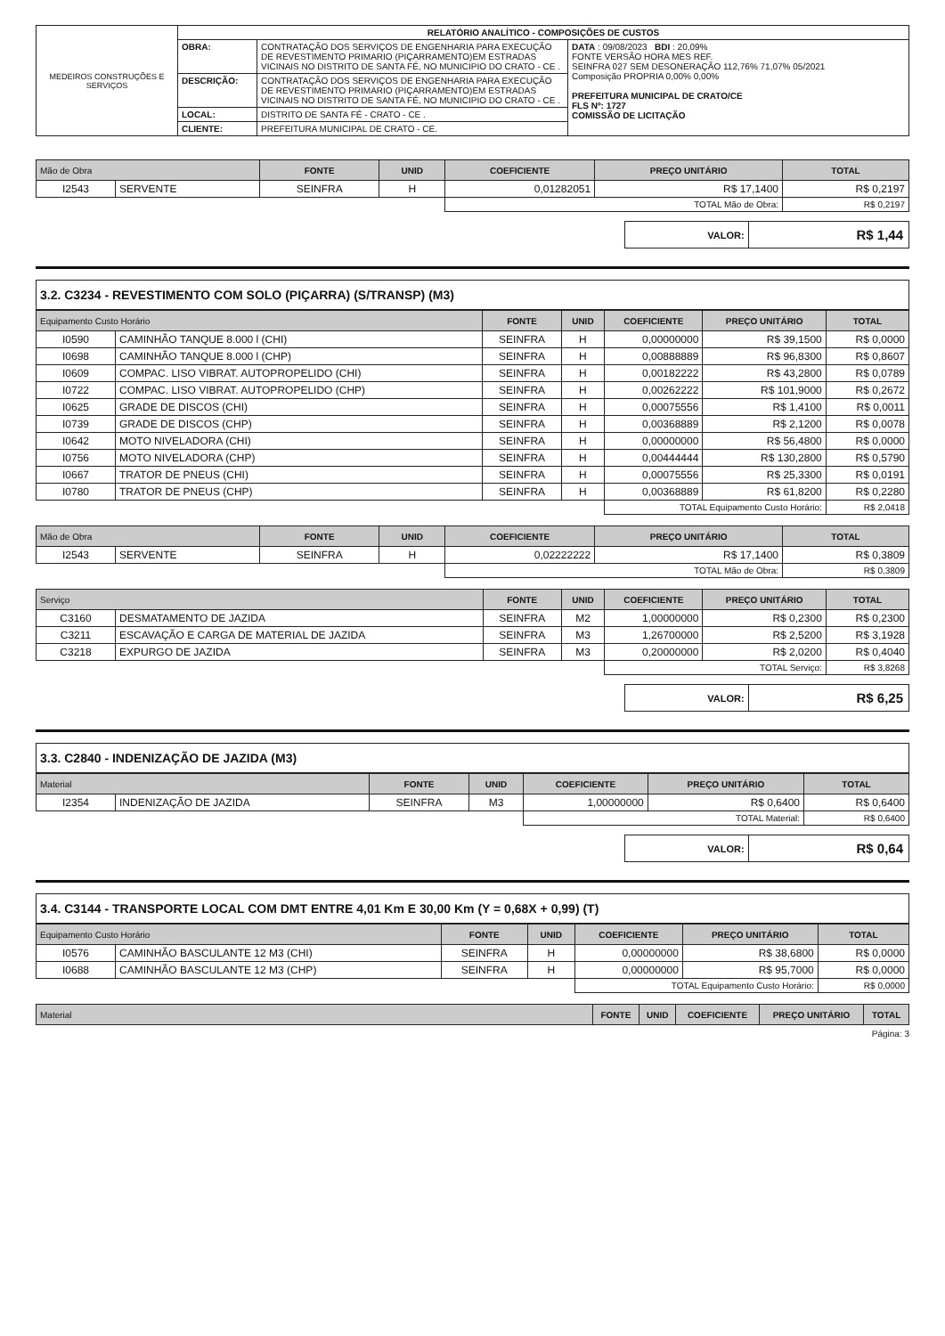| MEDEIROS CONSTRUÇÕES E SERVIÇOS | RELATÓRIO ANALÍTICO - COMPOSIÇÕES DE CUSTOS | | |
| | OBRA: | CONTRATAÇÃO DOS SERVIÇOS DE ENGENHARIA PARA EXECUÇÃO DE REVESTIMENTO PRIMARIO (PIÇARRAMENTO)EM ESTRADAS VICINAIS NO DISTRITO DE SANTA FÉ, NO MUNICIPIO DO CRATO - CE . | DATA : 09/08/2023 BDI : 20,09% FONTE VERSÃO HORA MES REF. SEINFRA 027 SEM DESONERAÇÃO 112,76% 71,07% 05/2021 Composição PROPRIA 0,00% 0,00% PREFEITURA MUNICIPAL DE CRATO/CE FLS Nº: 1727 COMISSÃO DE LICITAÇÃO |
| | DESCRIÇÃO: | CONTRATAÇÃO DOS SERVIÇOS DE ENGENHARIA PARA EXECUÇÃO DE REVESTIMENTO PRIMARIO (PIÇARRAMENTO)EM ESTRADAS VICINAIS NO DISTRITO DE SANTA FÉ, NO MUNICIPIO DO CRATO - CE . | |
| | LOCAL: | DISTRITO DE SANTA FÉ - CRATO - CE . | |
| | CLIENTE: | PREFEITURA MUNICIPAL DE CRATO - CE. | |
| Mão de Obra | | FONTE | UNID | COEFICIENTE | PREÇO UNITÁRIO | TOTAL |
| --- | --- | --- | --- | --- | --- | --- |
| I2543 | SERVENTE | SEINFRA | H | 0,01282051 | R$ 17,1400 | R$ 0,2197 |
| | | | | TOTAL Mão de Obra: | | R$ 0,2197 |
| VALOR: | R$ 1,44 |
| 3.2. C3234 - REVESTIMENTO COM SOLO (PIÇARRA) (S/TRANSP) (M3) |
| Equipamento Custo Horário | | FONTE | UNID | COEFICIENTE | PREÇO UNITÁRIO | TOTAL |
| --- | --- | --- | --- | --- | --- | --- |
| I0590 | CAMINHÃO TANQUE 8.000 l (CHI) | SEINFRA | H | 0,00000000 | R$ 39,1500 | R$ 0,0000 |
| I0698 | CAMINHÃO TANQUE 8.000 l (CHP) | SEINFRA | H | 0,00888889 | R$ 96,8300 | R$ 0,8607 |
| I0609 | COMPAC. LISO VIBRAT. AUTOPROPELIDO (CHI) | SEINFRA | H | 0,00182222 | R$ 43,2800 | R$ 0,0789 |
| I0722 | COMPAC. LISO VIBRAT. AUTOPROPELIDO (CHP) | SEINFRA | H | 0,00262222 | R$ 101,9000 | R$ 0,2672 |
| I0625 | GRADE DE DISCOS (CHI) | SEINFRA | H | 0,00075556 | R$ 1,4100 | R$ 0,0011 |
| I0739 | GRADE DE DISCOS (CHP) | SEINFRA | H | 0,00368889 | R$ 2,1200 | R$ 0,0078 |
| I0642 | MOTO NIVELADORA (CHI) | SEINFRA | H | 0,00000000 | R$ 56,4800 | R$ 0,0000 |
| I0756 | MOTO NIVELADORA (CHP) | SEINFRA | H | 0,00444444 | R$ 130,2800 | R$ 0,5790 |
| I0667 | TRATOR DE PNEUS (CHI) | SEINFRA | H | 0,00075556 | R$ 25,3300 | R$ 0,0191 |
| I0780 | TRATOR DE PNEUS (CHP) | SEINFRA | H | 0,00368889 | R$ 61,8200 | R$ 0,2280 |
| | | | | TOTAL Equipamento Custo Horário: | | R$ 2,0418 |
| Mão de Obra | | FONTE | UNID | COEFICIENTE | PREÇO UNITÁRIO | TOTAL |
| --- | --- | --- | --- | --- | --- | --- |
| I2543 | SERVENTE | SEINFRA | H | 0,02222222 | R$ 17,1400 | R$ 0,3809 |
| | | | | TOTAL Mão de Obra: | | R$ 0,3809 |
| Serviço | | FONTE | UNID | COEFICIENTE | PREÇO UNITÁRIO | TOTAL |
| --- | --- | --- | --- | --- | --- | --- |
| C3160 | DESMATAMENTO DE JAZIDA | SEINFRA | M2 | 1,00000000 | R$ 0,2300 | R$ 0,2300 |
| C3211 | ESCAVAÇÃO E CARGA DE MATERIAL DE JAZIDA | SEINFRA | M3 | 1,26700000 | R$ 2,5200 | R$ 3,1928 |
| C3218 | EXPURGO DE JAZIDA | SEINFRA | M3 | 0,20000000 | R$ 2,0200 | R$ 0,4040 |
| | | | | TOTAL Serviço: | | R$ 3,8268 |
| VALOR: | R$ 6,25 |
| 3.3. C2840 - INDENIZAÇÃO DE JAZIDA (M3) |
| Material | | FONTE | UNID | COEFICIENTE | PREÇO UNITÁRIO | TOTAL |
| --- | --- | --- | --- | --- | --- | --- |
| I2354 | INDENIZAÇÃO DE JAZIDA | SEINFRA | M3 | 1,00000000 | R$ 0,6400 | R$ 0,6400 |
| | | | | TOTAL Material: | | R$ 0,6400 |
| VALOR: | R$ 0,64 |
| 3.4. C3144 - TRANSPORTE LOCAL COM DMT ENTRE 4,01 Km E 30,00 Km (Y = 0,68X + 0,99) (T) |
| Equipamento Custo Horário | | FONTE | UNID | COEFICIENTE | PREÇO UNITÁRIO | TOTAL |
| --- | --- | --- | --- | --- | --- | --- |
| I0576 | CAMINHÃO BASCULANTE 12 M3 (CHI) | SEINFRA | H | 0,00000000 | R$ 38,6800 | R$ 0,0000 |
| I0688 | CAMINHÃO BASCULANTE 12 M3 (CHP) | SEINFRA | H | 0,00000000 | R$ 95,7000 | R$ 0,0000 |
| | | | | TOTAL Equipamento Custo Horário: | | R$ 0,0000 |
| Material | FONTE | UNID | COEFICIENTE | PREÇO UNITÁRIO | TOTAL |
| --- | --- | --- | --- | --- | --- |
Página: 3